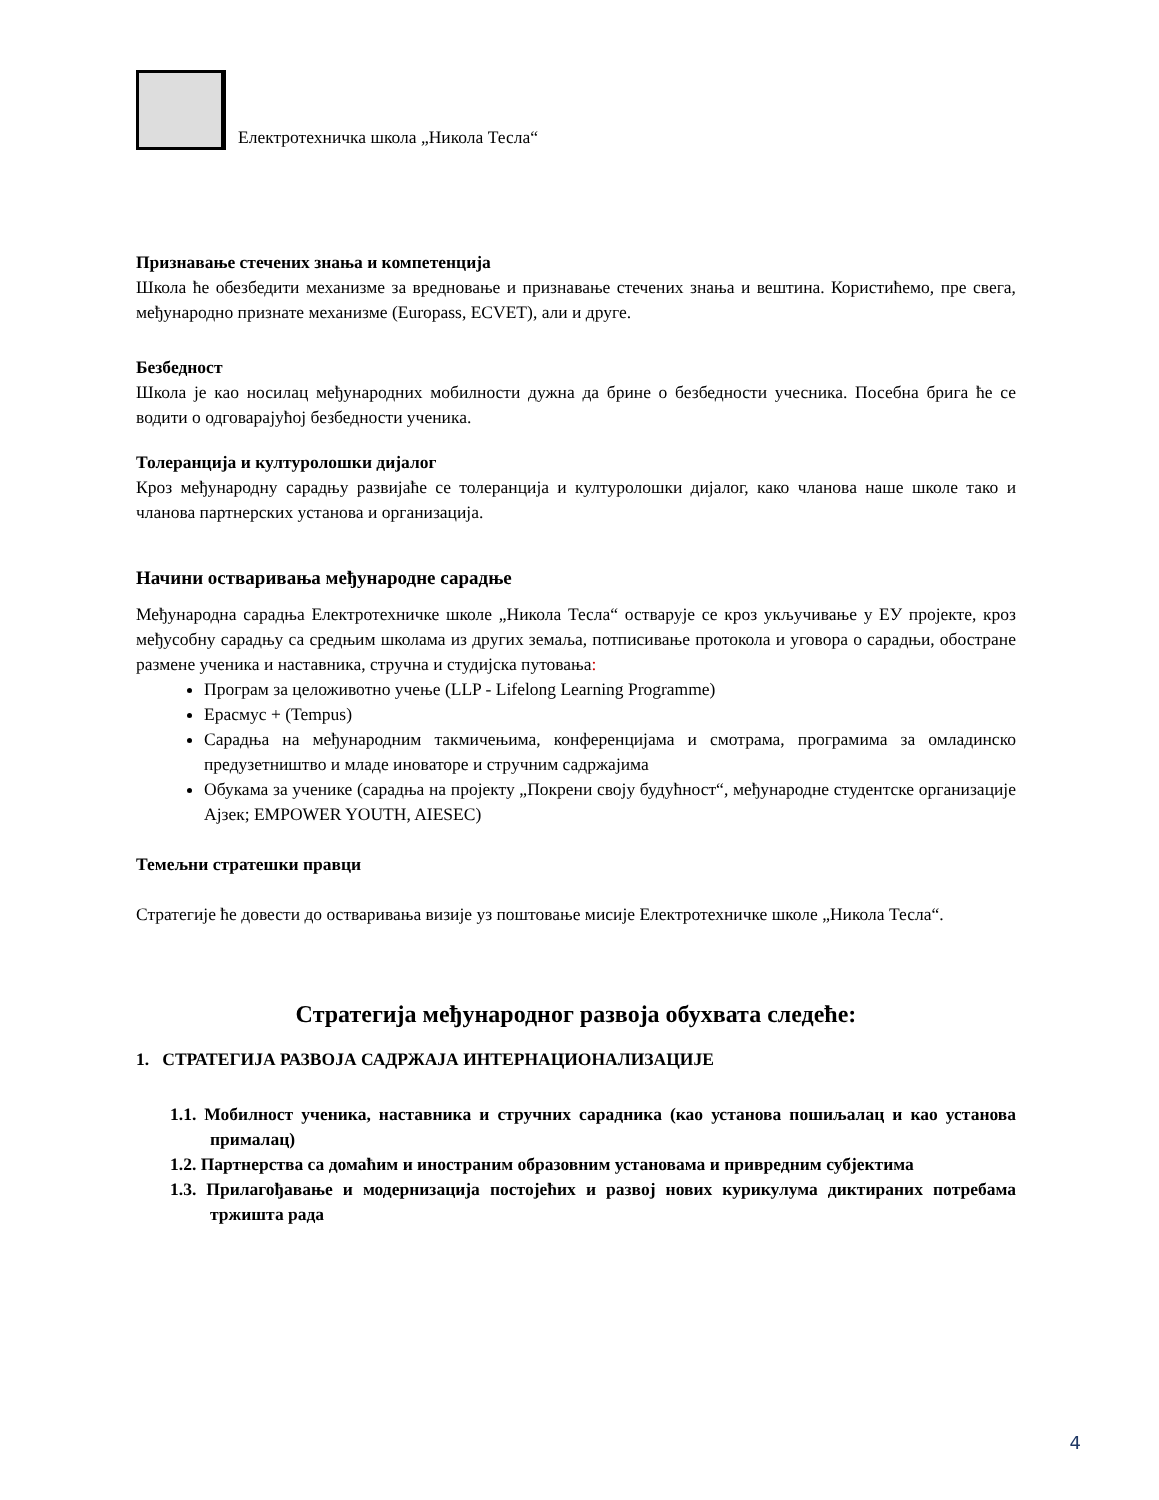Електротехничка школа „Никола Тесла“
Признавање стечених знања и компетенција
Школа ће обезбедити механизме за вредновање и признавање стечених знања и вештина. Користићемо, пре свега, међународно признате механизме (Europass, ECVET), али и друге.
Безбедност
Школа је као носилац међународних мобилности дужна да брине о безбедности учесника. Посебна брига ће се водити о одговарајућој безбедности ученика.
Толеранција и културолошки дијалог
Кроз међународну сарадњу развијаће се толеранција и културолошки дијалог, како чланова наше школе тако и чланова партнерских установа и организација.
Начини остваривања међународне сарадње
Међународна сарадња Електротехничке школе „Никола Тесла“ остварује се кроз укључивање у ЕУ пројекте, кроз међусобну сарадњу са средњим школама из других земаља, потписивање протокола и уговора о сарадњи, обостране размене ученика и наставника, стручна и студијска путовања:
Програм за целоживотно учење (LLP - Lifelong Learning Programme)
Ерасмус + (Tempus)
Сарадња на међународним такмичењима, конференцијама и смотрама, програмима за омладинско предузетништво и младе иноваторе и стручним садржајима
Обукама за ученике (сарадња на пројекту „Покрени своју будућност“, међународне студентске организације Ајзек; EMPOWER YOUTH, AIESEC)
Темељни стратешки правци
Стратегије ће довести до остваривања визије уз поштовање мисије Електротехничке школе „Никола Тесла“.
Стратегија међународног развоја обухвата следеће:
1. СТРАТЕГИЈА РАЗВОЈА САДРЖАЈА ИНТЕРНАЦИОНАЛИЗАЦИЈЕ
1.1. Мобилност ученика, наставника и стручних сарадника (као установа пошиљалац и као установа прималац)
1.2. Партнерства са домаћим и иностраним образовним установама и привредним субјектима
1.3. Прилагођавање и модернизација постојећих и развој нових курикулума диктираних потребама тржишта рада
4